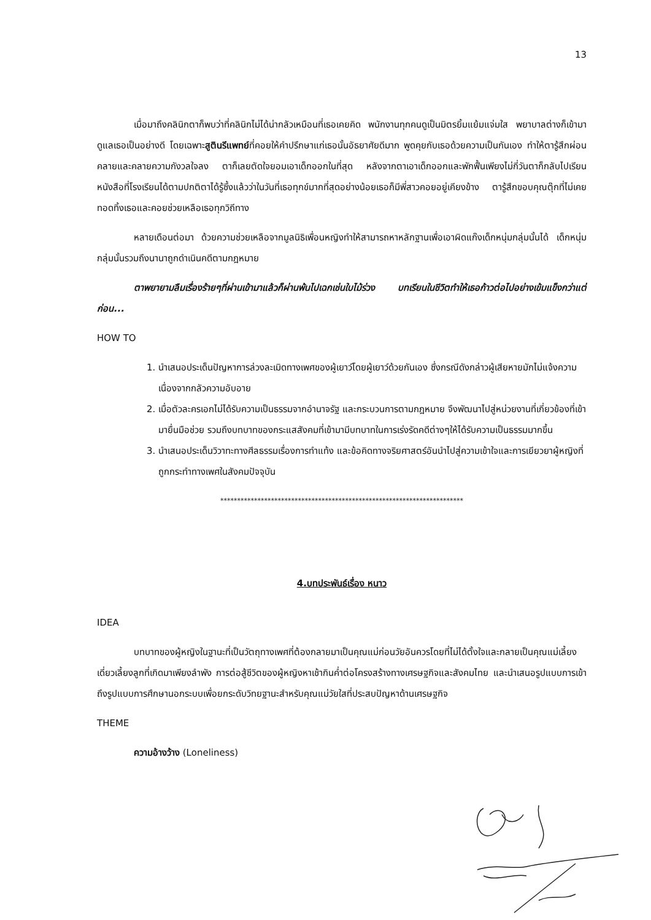13
เมื่อมาถึงคลินิกตาก็พบว่าที่คลินิกไม่ได้น่ากลัวเหมือนที่เธอเคยคิด พนักงานทุกคนดูเป็นมิตรยิ้มแย้มแจ่มใส พยาบาลต่างก็เข้ามาดูแลเธอเป็นอย่างดี โดยเฉพาะสูตินรีแพทย์ที่คอยให้คำปรึกษาแก่เธอนั้นอัธยาศัยดีมาก พูดคุยกับเธอด้วยความเป็นกันเอง ทำให้ตารู้สึกผ่อนคลายและคลายความกังวลใจลง ตาก็เลยตัดใจยอมเอาเด็กออกในที่สุด หลังจากตาเอาเด็กออกและพักฟื้นเพียงไม่กี่วันตาก็กลับไปเรียนหนังสือที่โรงเรียนได้ตามปกติตาได้รู้ซึ้งแล้วว่าในวันที่เธอทุกข์มากที่สุดอย่างน้อยเธอก็มีพี่สาวคอยอยู่เคียงข้าง ตารู้สึกขอบคุณตุ๊กที่ไม่เคยทอดทิ้งเธอและคอยช่วยเหลือเธอทุกวิถีทาง
หลายเดือนต่อมา ด้วยความช่วยเหลือจากมูลนิธิเพื่อนหญิงทำให้สามารถหาหลักฐานเพื่อเอาผิดแก๊งเด็กหนุ่มกลุ่มนั้นได้ เด็กหนุ่มกลุ่มนั้นรวมถึงนานาถูกดำเนินคดีตามกฎหมาย
ตาพยายามลืมเรื่องร้ายๆที่ผ่านเข้ามาแล้วก็ผ่านพ้นไปเฉกเช่นใบไม้ร่วง บทเรียนในชีวิตทำให้เธอก้าวต่อไปอย่างเข้มแข็งกว่าแต่ก่อน...
HOW TO
1. นำเสนอประเด็นปัญหาการล่วงละเมิดทางเพศของผู้เยาว์โดยผู้เยาว์ด้วยกันเอง ซึ่งกรณีดังกล่าวผู้เสียหายมักไม่แจ้งความเนื่องจากกลัวความอับอาย
2. เมื่อตัวละครเอกไม่ได้รับความเป็นธรรมจากอำนาจรัฐ และกระบวนการตามกฎหมาย จึงพัฒนาไปสู่หน่วยงานที่เกี่ยวข้องที่เข้ามายื่นมือช่วย รวมถึงบทบาทของกระแสสังคมที่เข้ามามีบทบาทในการเร่งรัดคดีต่างๆให้ได้รับความเป็นธรรมมากขึ้น
3. นำเสนอประเด็นวิวาทะทางศีลธรรมเรื่องการทำแท้ง และข้อคิดทางจริยศาสตร์อันนำไปสู่ความเข้าใจและการเยียวยาผู้หญิงที่ถูกกระทำทางเพศในสังคมปัจจุบัน
************************************************************************
4.บทประพันธ์เรื่อง หนาว
IDEA
บทบาทของผู้หญิงในฐานะที่เป็นวัตถุทางเพศที่ต้องกลายมาเป็นคุณแม่ก่อนวัยอันควรโดยที่ไม่ได้ตั้งใจและกลายเป็นคุณแม่เลี้ยงเดี่ยวเลี้ยงลูกที่เกิดมาเพียงลำพัง การต่อสู้ชีวิตของผู้หญิงหาเช้ากินค่ำต่อโครงสร้างทางเศรษฐกิจและสังคมไทย และนำเสนอรูปแบบการเข้าถึงรูปแบบการศึกษานอกระบบเพื่อยกระดับวิทยฐานะสำหรับคุณแม่วัยใสที่ประสบปัญหาด้านเศรษฐกิจ
THEME
ความอ้างว้าง (Loneliness)